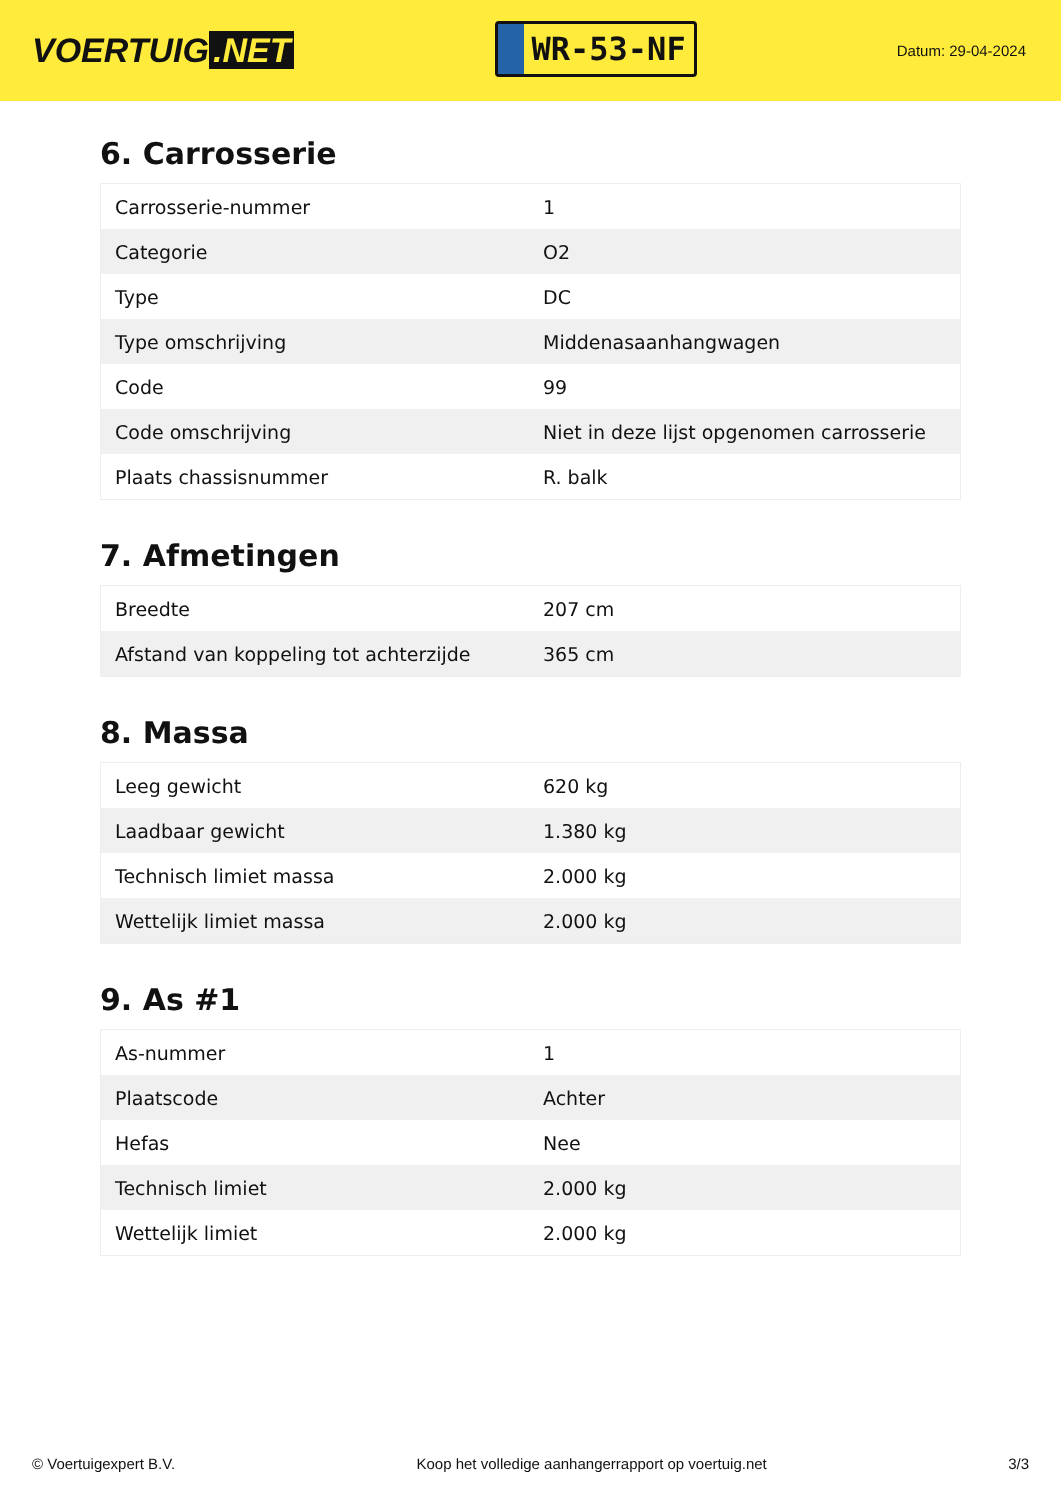VOERTUIG.NET
WR-53-NF
Datum: 29-04-2024
6. Carrosserie
| Carrosserie-nummer | 1 |
| Categorie | O2 |
| Type | DC |
| Type omschrijving | Middenasaanhangwagen |
| Code | 99 |
| Code omschrijving | Niet in deze lijst opgenomen carrosserie |
| Plaats chassisnummer | R. balk |
7. Afmetingen
| Breedte | 207 cm |
| Afstand van koppeling tot achterzijde | 365 cm |
8. Massa
| Leeg gewicht | 620 kg |
| Laadbaar gewicht | 1.380 kg |
| Technisch limiet massa | 2.000 kg |
| Wettelijk limiet massa | 2.000 kg |
9. As #1
| As-nummer | 1 |
| Plaatscode | Achter |
| Hefas | Nee |
| Technisch limiet | 2.000 kg |
| Wettelijk limiet | 2.000 kg |
© Voertuigexpert B.V. Koop het volledige aanhangerrapport op voertuig.net 3/3